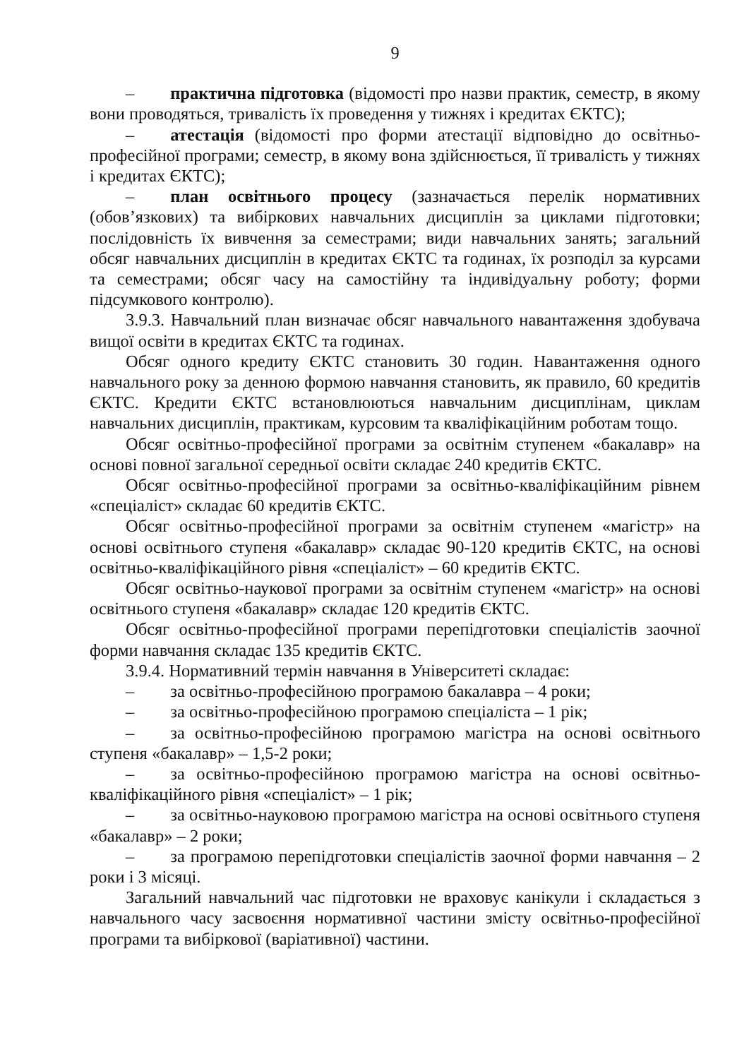9
– практична підготовка (відомості про назви практик, семестр, в якому вони проводяться, тривалість їх проведення у тижнях і кредитах ЄКТС);
– атестація (відомості про форми атестації відповідно до освітньо-професійної програми; семестр, в якому вона здійснюється, її тривалість у тижнях і кредитах ЄКТС);
– план освітнього процесу (зазначається перелік нормативних (обов’язкових) та вибіркових навчальних дисциплін за циклами підготовки; послідовність їх вивчення за семестрами; види навчальних занять; загальний обсяг навчальних дисциплін в кредитах ЄКТС та годинах, їх розподіл за курсами та семестрами; обсяг часу на самостійну та індивідуальну роботу; форми підсумкового контролю).
3.9.3. Навчальний план визначає обсяг навчального навантаження здобувача вищої освіти в кредитах ЄКТС та годинах.
Обсяг одного кредиту ЄКТС становить 30 годин. Навантаження одного навчального року за денною формою навчання становить, як правило, 60 кредитів ЄКТС. Кредити ЄКТС встановлюються навчальним дисциплінам, циклам навчальних дисциплін, практикам, курсовим та кваліфікаційним роботам тощо.
Обсяг освітньо-професійної програми за освітнім ступенем «бакалавр» на основі повної загальної середньої освіти складає 240 кредитів ЄКТС.
Обсяг освітньо-професійної програми за освітньо-кваліфікаційним рівнем «спеціаліст» складає 60 кредитів ЄКТС.
Обсяг освітньо-професійної програми за освітнім ступенем «магістр» на основі освітнього ступеня «бакалавр» складає 90-120 кредитів ЄКТС, на основі освітньо-кваліфікаційного рівня «спеціаліст» – 60 кредитів ЄКТС.
Обсяг освітньо-наукової програми за освітнім ступенем «магістр» на основі освітнього ступеня «бакалавр» складає 120 кредитів ЄКТС.
Обсяг освітньо-професійної програми перепідготовки спеціалістів заочної форми навчання складає 135 кредитів ЄКТС.
3.9.4. Нормативний термін навчання в Університеті складає:
– за освітньо-професійною програмою бакалавра – 4 роки;
– за освітньо-професійною програмою спеціаліста – 1 рік;
– за освітньо-професійною програмою магістра на основі освітнього ступеня «бакалавр» – 1,5-2 роки;
– за освітньо-професійною програмою магістра на основі освітньо-кваліфікаційного рівня «спеціаліст» – 1 рік;
– за освітньо-науковою програмою магістра на основі освітнього ступеня «бакалавр» – 2 роки;
– за програмою перепідготовки спеціалістів заочної форми навчання – 2 роки і 3 місяці.
Загальний навчальний час підготовки не враховує канікули і складається з навчального часу засвоєння нормативної частини змісту освітньо-професійної програми та вибіркової (варіативної) частини.